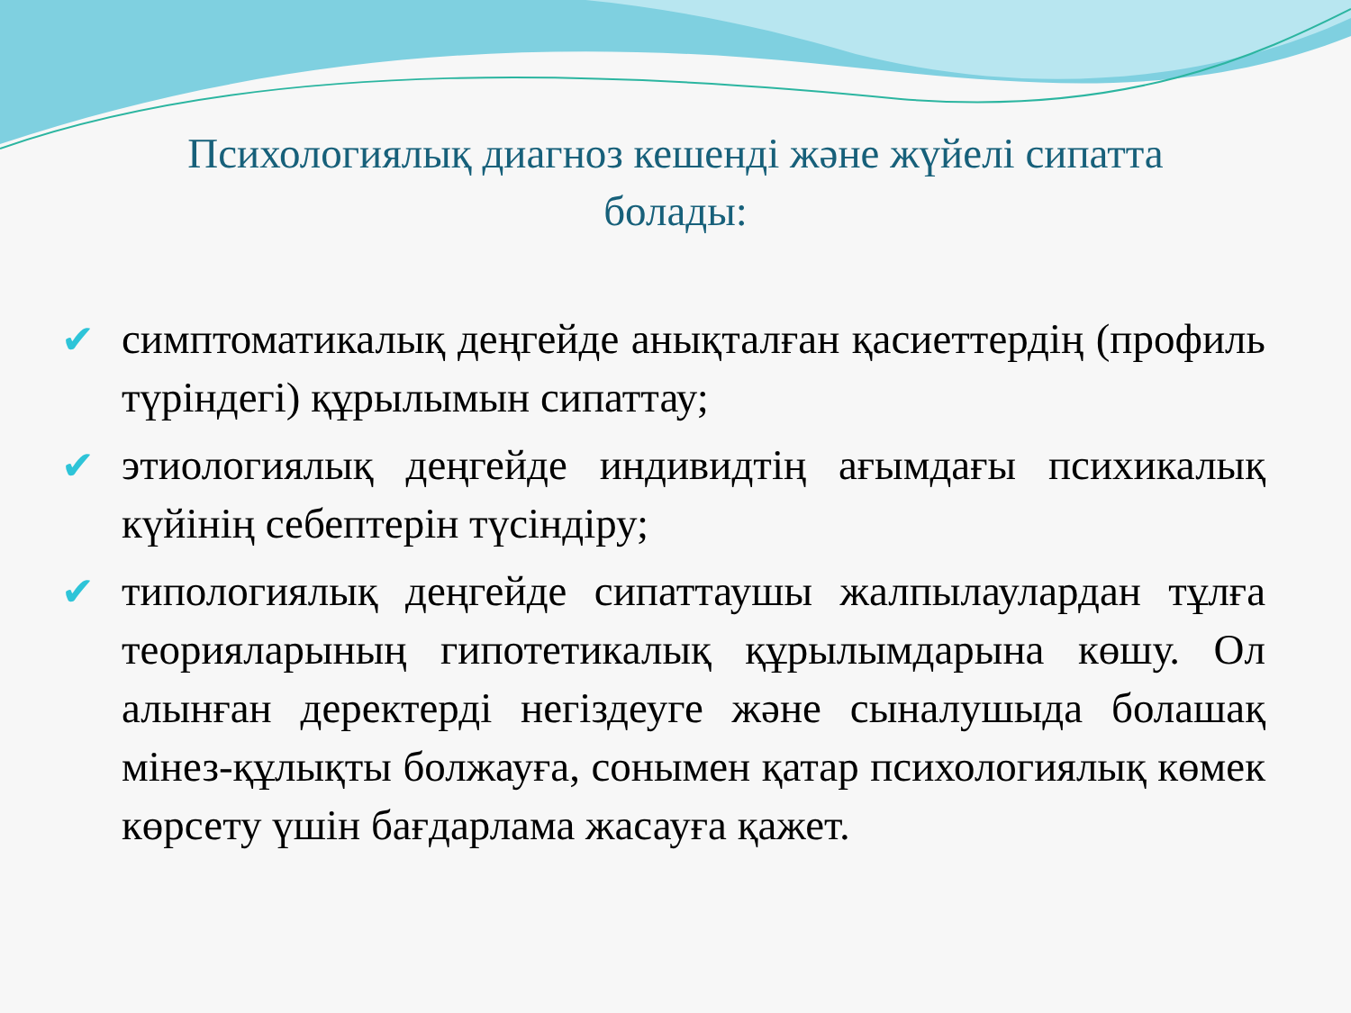Психологиялық диагноз кешенді және жүйелі сипатта болады:
✔ симптоматикалық деңгейде анықталған қасиеттердің (профиль түріндегі) құрылымын сипаттау;
✔ этиологиялық деңгейде индивидтің ағымдағы психикалық күйінің себептерін түсіндіру;
✔ типологиялық деңгейде сипаттаушы жалпылаулардан тұлға теорияларының гипотетикалық құрылымдарына көшу. Ол алынған деректерді негіздеуге және сыналушыда болашақ мінез-құлықты болжауға, сонымен қатар психологиялық көмек көрсету үшін бағдарлама жасауға қажет.